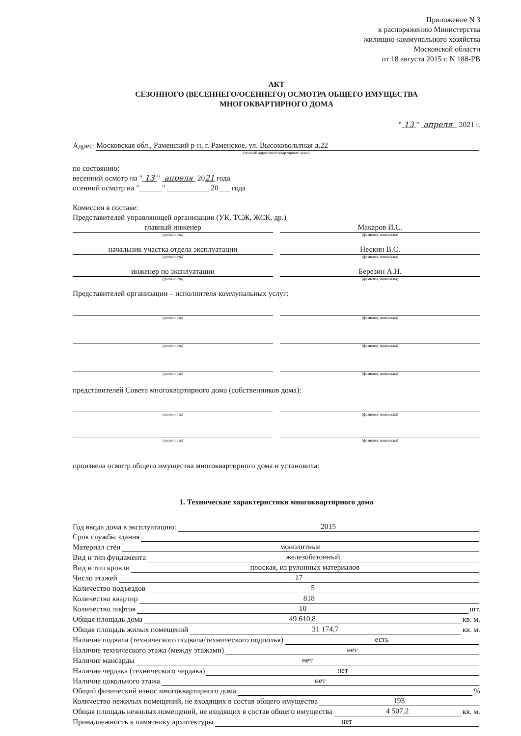Приложение N 3
к распоряжению Министерства
жилищно-коммунального хозяйства
Московской области
от 18 августа 2015 г. N 188-РВ
АКТ
СЕЗОННОГО (ВЕСЕННЕГО/ОСЕННЕГО) ОСМОТРА ОБЩЕГО ИМУЩЕСТВА
МНОГОКВАРТИРНОГО ДОМА
" 13 " апреля 2021 г.
Адрес: Московская обл., Раменский р-н, г. Раменское, ул. Высоковольтная д.22
(полный адрес многоквартирного дома)
по состоянию:
весенний осмотр на " 13 " апреля 2021 года
осенний осмотр на "______" ___________ 20___ года
Комиссия в составе:
Представителей управляющей организации (УК, ТСЖ, ЖСК, др.)
главный инженер
(должность)
Макаров И.С.
(фамилия, инициалы)
начальник участка отдела эксплуатации
(должность)
Нескин В.С.
(фамилия, инициалы)
инженер по эксплуатации
(должность)
Березин А.Н.
(фамилия, инициалы)
Представителей организации – исполнителя коммунальных услуг:
(должность) (фамилия, инициалы)
(должность) (фамилия, инициалы)
(должность) (фамилия, инициалы)
представителей Совета многоквартирного дома (собственников дома):
(должность) (фамилия, инициалы)
(должность) (фамилия, инициалы)
произвела осмотр общего имущества многоквартирного дома и установила:
1. Технические характеристики многоквартирного дома
Год ввода дома в эксплуатацию: 2015
Срок службы здания
Материал стен монолитные
Вид и тип фундамента железобетонный
Вид и тип кровли плоская, из рулонных материалов
Число этажей 17
Количество подъездов 5
Количество квартир 818
Количество лифтов 10 шт.
Общая площадь дома 49 610,8 кв. м.
Общая площадь жилых помещений 31 174,7 кв. м.
Наличие подвала (технического подвала/технического подполья) есть
Наличие технического этажа (между этажами) нет
Наличие мансарды нет
Наличие чердака (технического чердака) нет
Наличие цокольного этажа нет
Общий физический износ многоквартирного дома %
Количество нежилых помещений, не входящих в состав общего имущества 193
Общая площадь нежилых помещений, не входящих в состав общего имущества 4 507,2 кв. м.
Принадлежность к памятнику архитектуры нет